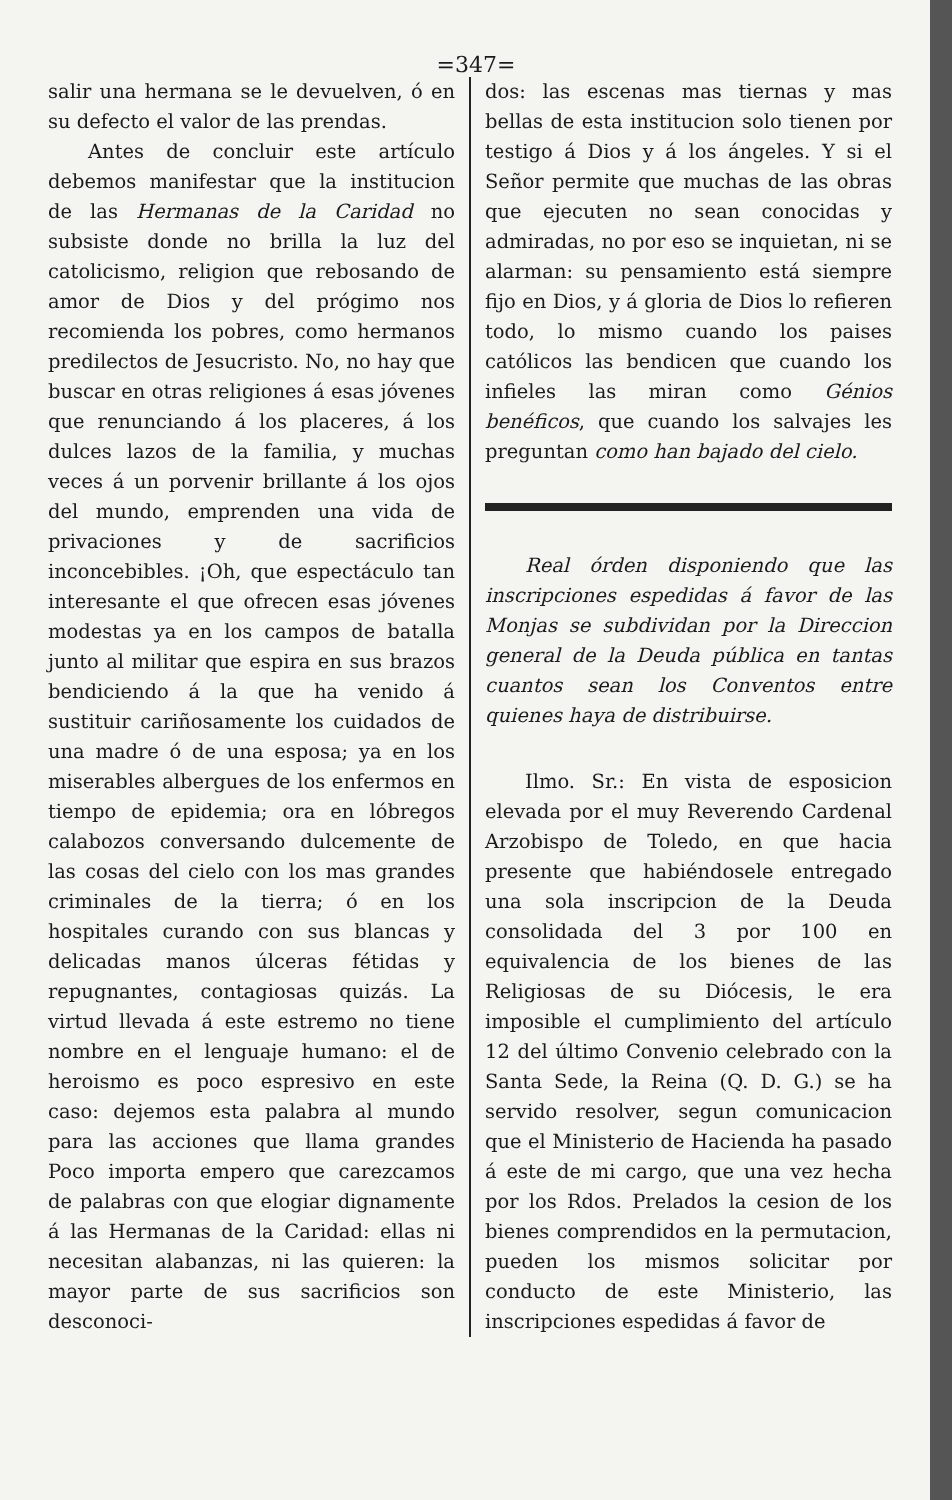=347=
salir una hermana se le devuelven, ó en su defecto el valor de las prendas.
Antes de concluir este artículo debemos manifestar que la institucion de las Hermanas de la Caridad no subsiste donde no brilla la luz del catolicismo, religion que rebosando de amor de Dios y del prógimo nos recomienda los pobres, como hermanos predilectos de Jesucristo. No, no hay que buscar en otras religiones á esas jóvenes que renunciando á los placeres, á los dulces lazos de la familia, y muchas veces á un porvenir brillante á los ojos del mundo, emprenden una vida de privaciones y de sacrificios inconcebibles. ¡Oh, que espectáculo tan interesante el que ofrecen esas jóvenes modestas ya en los campos de batalla junto al militar que espira en sus brazos bendiciendo á la que ha venido á sustituir cariñosamente los cuidados de una madre ó de una esposa; ya en los miserables albergues de los enfermos en tiempo de epidemia; ora en lóbregos calabozos conversando dulcemente de las cosas del cielo con los mas grandes criminales de la tierra; ó en los hospitales curando con sus blancas y delicadas manos úlceras fétidas y repugnantes, contagiosas quizás. La virtud llevada á este estremo no tiene nombre en el lenguaje humano: el de heroismo es poco espresivo en este caso: dejemos esta palabra al mundo para las acciones que llama grandes Poco importa empero que carezcamos de palabras con que elogiar dignamente á las Hermanas de la Caridad: ellas ni necesitan alabanzas, ni las quieren: la mayor parte de sus sacrificios son desconoci-
dos: las escenas mas tiernas y mas bellas de esta institucion solo tienen por testigo á Dios y á los ángeles. Y si el Señor permite que muchas de las obras que ejecuten no sean conocidas y admiradas, no por eso se inquietan, ni se alarman: su pensamiento está siempre fijo en Dios, y á gloria de Dios lo refieren todo, lo mismo cuando los paises católicos las bendicen que cuando los infieles las miran como Génios benéficos, que cuando los salvajes les preguntan como han bajado del cielo.
Real órden disponiendo que las inscripciones espedidas á favor de las Monjas se subdividan por la Direccion general de la Deuda pública en tantas cuantos sean los Conventos entre quienes haya de distribuirse.
Ilmo. Sr.: En vista de esposicion elevada por el muy Reverendo Cardenal Arzobispo de Toledo, en que hacia presente que habiéndosele entregado una sola inscripcion de la Deuda consolidada del 3 por 100 en equivalencia de los bienes de las Religiosas de su Diócesis, le era imposible el cumplimiento del artículo 12 del último Convenio celebrado con la Santa Sede, la Reina (Q. D. G.) se ha servido resolver, segun comunicacion que el Ministerio de Hacienda ha pasado á este de mi cargo, que una vez hecha por los Rdos. Prelados la cesion de los bienes comprendidos en la permutacion, pueden los mismos solicitar por conducto de este Ministerio, las inscripciones espedidas á favor de